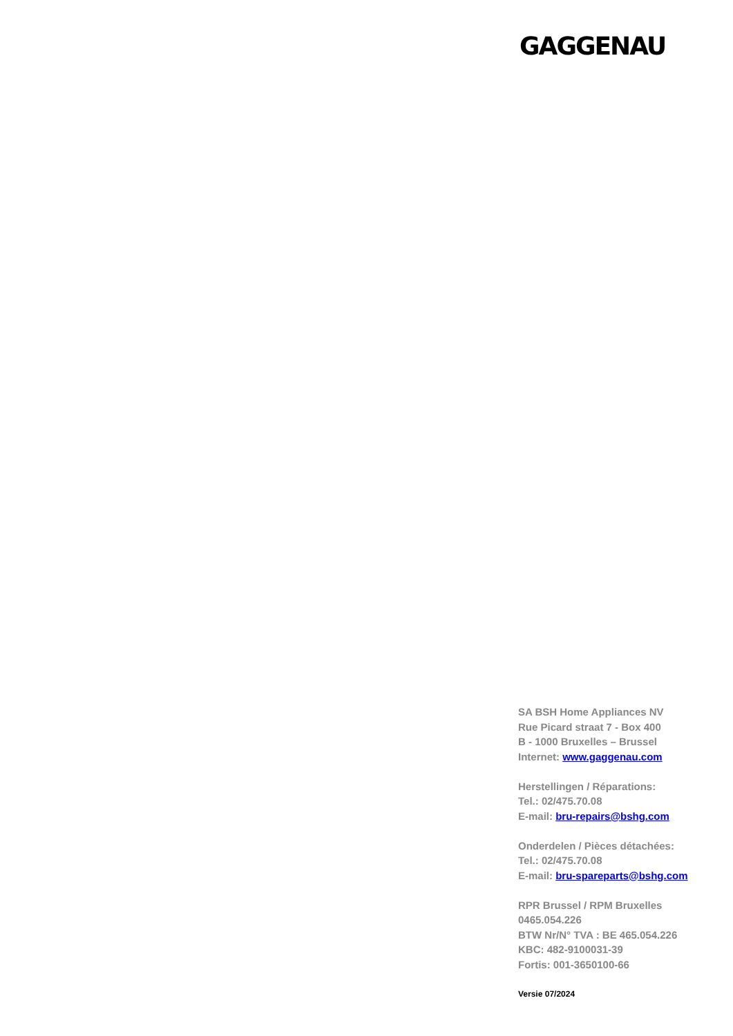GAGGENAU
SA BSH Home Appliances NV
Rue Picard straat 7 - Box 400
B - 1000 Bruxelles – Brussel
Internet: www.gaggenau.com
Herstellingen / Réparations:
Tel.: 02/475.70.08
E-mail: bru-repairs@bshg.com
Onderdelen / Pièces détachées:
Tel.: 02/475.70.08
E-mail: bru-spareparts@bshg.com
RPR Brussel / RPM Bruxelles
0465.054.226
BTW Nr/N° TVA : BE 465.054.226
KBC: 482-9100031-39
Fortis: 001-3650100-66
Versie 07/2024